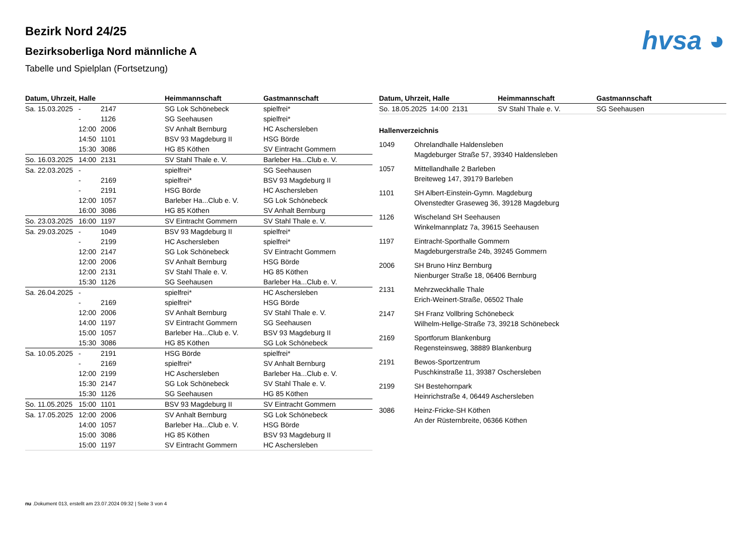hvsa ◕
Bezirk Nord 24/25
Bezirksoberliga Nord männliche A
Tabelle und Spielplan (Fortsetzung)
| Datum, Uhrzeit, Halle | | | Heimmannschaft | Gastmannschaft |
| --- | --- | --- | --- | --- |
| Sa. 15.03.2025 | - | 2147 | SG Lok Schönebeck | spielfrei* |
| | - | 1126 | SG Seehausen | spielfrei* |
| | 12:00 | 2006 | SV Anhalt Bernburg | HC Aschersleben |
| | 14:50 | 1101 | BSV 93 Magdeburg II | HSG Börde |
| | 15:30 | 3086 | HG 85 Köthen | SV Eintracht Gommern |
| So. 16.03.2025 | 14:00 | 2131 | SV Stahl Thale e. V. | Barleber Ha...Club e. V. |
| Sa. 22.03.2025 | - | | spielfrei* | SG Seehausen |
| | - | 2169 | spielfrei* | BSV 93 Magdeburg II |
| | - | 2191 | HSG Börde | HC Aschersleben |
| | 12:00 | 1057 | Barleber Ha...Club e. V. | SG Lok Schönebeck |
| | 16:00 | 3086 | HG 85 Köthen | SV Anhalt Bernburg |
| So. 23.03.2025 | 16:00 | 1197 | SV Eintracht Gommern | SV Stahl Thale e. V. |
| Sa. 29.03.2025 | - | 1049 | BSV 93 Magdeburg II | spielfrei* |
| | - | 2199 | HC Aschersleben | spielfrei* |
| | 12:00 | 2147 | SG Lok Schönebeck | SV Eintracht Gommern |
| | 12:00 | 2006 | SV Anhalt Bernburg | HSG Börde |
| | 12:00 | 2131 | SV Stahl Thale e. V. | HG 85 Köthen |
| | 15:30 | 1126 | SG Seehausen | Barleber Ha...Club e. V. |
| Sa. 26.04.2025 | - | | spielfrei* | HC Aschersleben |
| | - | 2169 | spielfrei* | HSG Börde |
| | 12:00 | 2006 | SV Anhalt Bernburg | SV Stahl Thale e. V. |
| | 14:00 | 1197 | SV Eintracht Gommern | SG Seehausen |
| | 15:00 | 1057 | Barleber Ha...Club e. V. | BSV 93 Magdeburg II |
| | 15:30 | 3086 | HG 85 Köthen | SG Lok Schönebeck |
| Sa. 10.05.2025 | - | 2191 | HSG Börde | spielfrei* |
| | - | 2169 | spielfrei* | SV Anhalt Bernburg |
| | 12:00 | 2199 | HC Aschersleben | Barleber Ha...Club e. V. |
| | 15:30 | 2147 | SG Lok Schönebeck | SV Stahl Thale e. V. |
| | 15:30 | 1126 | SG Seehausen | HG 85 Köthen |
| So. 11.05.2025 | 15:00 | 1101 | BSV 93 Magdeburg II | SV Eintracht Gommern |
| Sa. 17.05.2025 | 12:00 | 2006 | SV Anhalt Bernburg | SG Lok Schönebeck |
| | 14:00 | 1057 | Barleber Ha...Club e. V. | HSG Börde |
| | 15:00 | 3086 | HG 85 Köthen | BSV 93 Magdeburg II |
| | 15:00 | 1197 | SV Eintracht Gommern | HC Aschersleben |
| Datum, Uhrzeit, Halle | Heimmannschaft | Gastmannschaft |
| --- | --- | --- |
| So. 18.05.2025 14:00 2131 | SV Stahl Thale e. V. | SG Seehausen |
Hallenverzeichnis
1049 Ohrelandhalle Haldensleben
Magdeburger Straße 57, 39340 Haldensleben
1057 Mittellandhalle 2 Barleben
Breiteweg 147, 39179 Barleben
1101 SH Albert-Einstein-Gymn. Magdeburg
Olvenstedter Graseweg 36, 39128 Magdeburg
1126 Wischeland SH Seehausen
Winkelmannplatz 7a, 39615 Seehausen
1197 Eintracht-Sporthalle Gommern
Magdeburgerstraße 24b, 39245 Gommern
2006 SH Bruno Hinz Bernburg
Nienburger Straße 18, 06406 Bernburg
2131 Mehrzweckhalle Thale
Erich-Weinert-Straße, 06502 Thale
2147 SH Franz Vollbring Schönebeck
Wilhelm-Hellge-Straße 73, 39218 Schönebeck
2169 Sportforum Blankenburg
Regensteinsweg, 38889 Blankenburg
2191 Bewos-Sportzentrum
Puschkinstraße 11, 39387 Oschersleben
2199 SH Bestehornpark
Heinrichstraße 4, 06449 Aschersleben
3086 Heinz-Fricke-SH Köthen
An der Rüsternbreite, 06366 Köthen
nu .Dokument 013, erstellt am 23.07.2024 09:32 | Seite 3 von 4